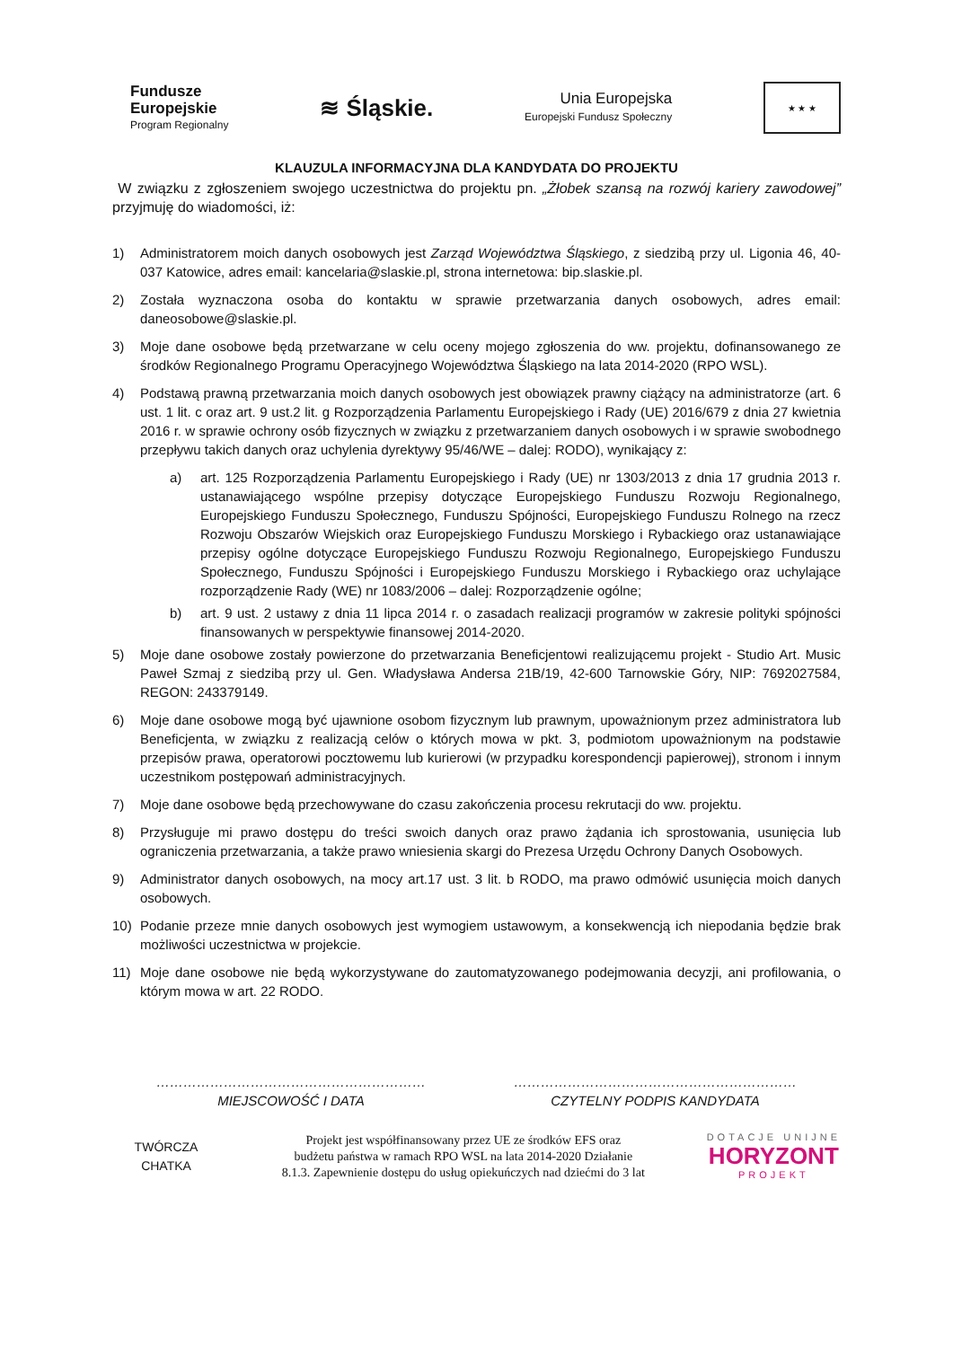Fundusze
Europejskie
Program Regionalny
≋ Śląskie.
Unia Europejska
Europejski Fundusz Społeczny
★ ★ ★
KLAUZULA INFORMACYJNA DLA KANDYDATA DO PROJEKTU
W związku z zgłoszeniem swojego uczestnictwa do projektu pn. „Żłobek szansą na rozwój kariery zawodowej” przyjmuję do wiadomości, iż:
1) Administratorem moich danych osobowych jest Zarząd Województwa Śląskiego, z siedzibą przy ul. Ligonia 46, 40-037 Katowice, adres email: kancelaria@slaskie.pl, strona internetowa: bip.slaskie.pl.
2) Została wyznaczona osoba do kontaktu w sprawie przetwarzania danych osobowych, adres email: daneosobowe@slaskie.pl.
3) Moje dane osobowe będą przetwarzane w celu oceny mojego zgłoszenia do ww. projektu, dofinansowanego ze środków Regionalnego Programu Operacyjnego Województwa Śląskiego na lata 2014-2020 (RPO WSL).
4) Podstawą prawną przetwarzania moich danych osobowych jest obowiązek prawny ciążący na administratorze (art. 6 ust. 1 lit. c oraz art. 9 ust.2 lit. g Rozporządzenia Parlamentu Europejskiego i Rady (UE) 2016/679 z dnia 27 kwietnia 2016 r. w sprawie ochrony osób fizycznych w związku z przetwarzaniem danych osobowych i w sprawie swobodnego przepływu takich danych oraz uchylenia dyrektywy 95/46/WE – dalej: RODO), wynikający z:
a) art. 125 Rozporządzenia Parlamentu Europejskiego i Rady (UE) nr 1303/2013 z dnia 17 grudnia 2013 r. ustanawiającego wspólne przepisy dotyczące Europejskiego Funduszu Rozwoju Regionalnego, Europejskiego Funduszu Społecznego, Funduszu Spójności, Europejskiego Funduszu Rolnego na rzecz Rozwoju Obszarów Wiejskich oraz Europejskiego Funduszu Morskiego i Rybackiego oraz ustanawiające przepisy ogólne dotyczące Europejskiego Funduszu Rozwoju Regionalnego, Europejskiego Funduszu Społecznego, Funduszu Spójności i Europejskiego Funduszu Morskiego i Rybackiego oraz uchylające rozporządzenie Rady (WE) nr 1083/2006 – dalej: Rozporządzenie ogólne;
b) art. 9 ust. 2 ustawy z dnia 11 lipca 2014 r. o zasadach realizacji programów w zakresie polityki spójności finansowanych w perspektywie finansowej 2014-2020.
5) Moje dane osobowe zostały powierzone do przetwarzania Beneficjentowi realizującemu projekt - Studio Art. Music Paweł Szmaj z siedzibą przy ul. Gen. Władysława Andersa 21B/19, 42-600 Tarnowskie Góry, NIP: 7692027584, REGON: 243379149.
6) Moje dane osobowe mogą być ujawnione osobom fizycznym lub prawnym, upoważnionym przez administratora lub Beneficjenta, w związku z realizacją celów o których mowa w pkt. 3, podmiotom upoważnionym na podstawie przepisów prawa, operatorowi pocztowemu lub kurierowi (w przypadku korespondencji papierowej), stronom i innym uczestnikom postępowań administracyjnych.
7) Moje dane osobowe będą przechowywane do czasu zakończenia procesu rekrutacji do ww. projektu.
8) Przysługuje mi prawo dostępu do treści swoich danych oraz prawo żądania ich sprostowania, usunięcia lub ograniczenia przetwarzania, a także prawo wniesienia skargi do Prezesa Urzędu Ochrony Danych Osobowych.
9) Administrator danych osobowych, na mocy art.17 ust. 3 lit. b RODO, ma prawo odmówić usunięcia moich danych osobowych.
10) Podanie przeze mnie danych osobowych jest wymogiem ustawowym, a konsekwencją ich niepodania będzie brak możliwości uczestnictwa w projekcie.
11) Moje dane osobowe nie będą wykorzystywane do zautomatyzowanego podejmowania decyzji, ani profilowania, o którym mowa w art. 22 RODO.
……………………………………………………
MIEJSCOWOŚĆ I DATA
………………………………………………………
CZYTELNY PODPIS KANDYDATA
TWÓRCZA CHATKA
Projekt jest współfinansowany przez UE ze środków EFS oraz
budżetu państwa w ramach RPO WSL na lata 2014-2020 Działanie
8.1.3. Zapewnienie dostępu do usług opiekuńczych nad dziećmi do 3 lat
DOTACJE UNIJNE
HORYZONT
PROJEKT